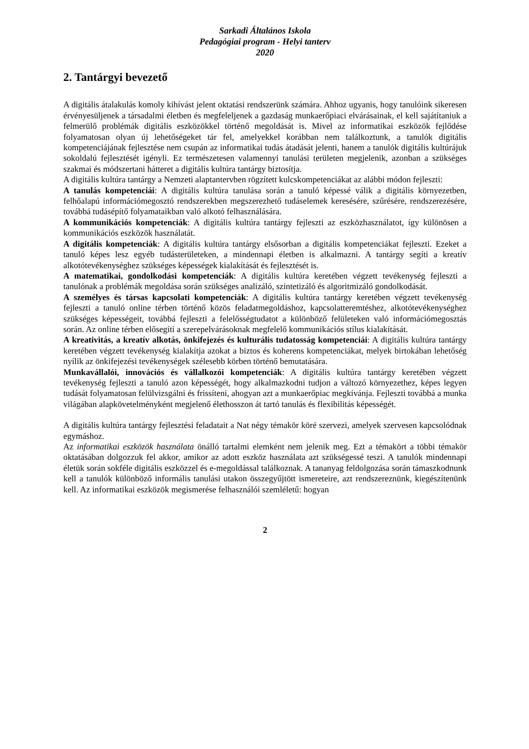Sarkadi Általános Iskola
Pedagógiai program - Helyi tanterv
2020
2. Tantárgyi bevezető
A digitális átalakulás komoly kihívást jelent oktatási rendszerünk számára. Ahhoz ugyanis, hogy tanulóink sikeresen érvényesüljenek a társadalmi életben és megfeleljenek a gazdaság munkaerőpiaci elvárásainak, el kell sajátítaniuk a felmerülő problémák digitális eszközökkel történő megoldását is. Mivel az informatikai eszközök fejlődése folyamatosan olyan új lehetőségeket tár fel, amelyekkel korábban nem találkoztunk, a tanulók digitális kompetenciájának fejlesztése nem csupán az informatikai tudás átadását jelenti, hanem a tanulók digitális kultúrájuk sokoldalú fejlesztését igényli. Ez természetesen valamennyi tanulási területen megjelenik, azonban a szükséges szakmai és módszertani hátteret a digitális kultúra tantárgy biztosítja.
A digitális kultúra tantárgy a Nemzeti alaptantervben rögzített kulcskompetenciákat az alábbi módon fejleszti:
A tanulás kompetenciái: A digitális kultúra tanulása során a tanuló képessé válik a digitális környezetben, felhőalapú információmegosztó rendszerekben megszerezhető tudáselemek keresésére, szűrésére, rendszerezésére, továbbá tudásépítő folyamataikban való alkotó felhasználására.
A kommunikációs kompetenciák: A digitális kultúra tantárgy fejleszti az eszközhasználatot, így különösen a kommunikációs eszközök használatát.
A digitális kompetenciák: A digitális kultúra tantárgy elsősorban a digitális kompetenciákat fejleszti. Ezeket a tanuló képes lesz egyéb tudásterületeken, a mindennapi életben is alkalmazni. A tantárgy segíti a kreatív alkotótevékenységhez szükséges képességek kialakítását és fejlesztését is.
A matematikai, gondolkodási kompetenciák: A digitális kultúra keretében végzett tevékenység fejleszti a tanulónak a problémák megoldása során szükséges analizáló, szintetizáló és algoritmizáló gondolkodását.
A személyes és társas kapcsolati kompetenciák: A digitális kultúra tantárgy keretében végzett tevékenység fejleszti a tanuló online térben történő közös feladatmegoldáshoz, kapcsolatteremtéshez, alkotótevékenységhez szükséges képességeit, továbbá fejleszti a felelősségtudatot a különböző felületeken való információmegosztás során. Az online térben elősegíti a szerepelvárásoknak megfelelő kommunikációs stílus kialakítását.
A kreativitás, a kreatív alkotás, önkifejezés és kulturális tudatosság kompetenciái: A digitális kultúra tantárgy keretében végzett tevékenység kialakítja azokat a biztos és koherens kompetenciákat, melyek birtokában lehetőség nyílik az önkifejezési tevékenységek szélesebb körben történő bemutatására.
Munkavállalói, innovációs és vállalkozói kompetenciák: A digitális kultúra tantárgy keretében végzett tevékenység fejleszti a tanuló azon képességét, hogy alkalmazkodni tudjon a változó környezethez, képes legyen tudását folyamatosan felülvizsgálni és frissíteni, ahogyan azt a munkaerőpiac megkívánja. Fejleszti továbbá a munka világában alapkövetelményként megjelenő élethosszon át tartó tanulás és flexibilitás képességét.
A digitális kultúra tantárgy fejlesztési feladatait a Nat négy témakör köré szervezi, amelyek szervesen kapcsolódnak egymáshoz.
Az informatikai eszközök használata önálló tartalmi elemként nem jelenik meg. Ezt a témakört a többi témakör oktatásában dolgozzuk fel akkor, amikor az adott eszköz használata azt szükségessé teszi. A tanulók mindennapi életük során sokféle digitális eszközzel és e-megoldással találkoznak. A tananyag feldolgozása során támaszkodnunk kell a tanulók különböző informális tanulási utakon összegyűjtött ismereteire, azt rendszereznünk, kiegészítenünk kell. Az informatikai eszközök megismerése felhasználói szemléletű: hogyan
2